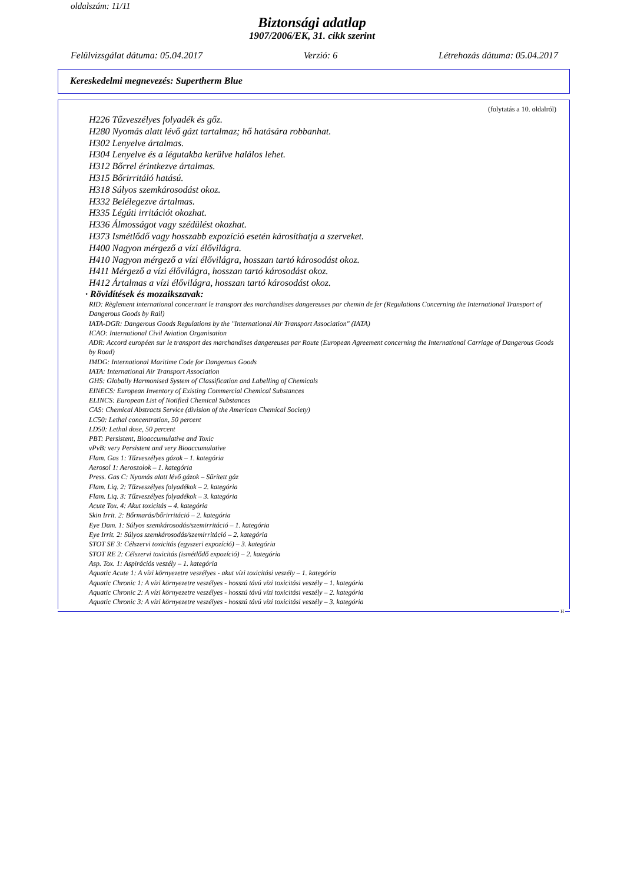oldalszám: 11/11
Biztonsági adatlap
1907/2006/EK, 31. cikk szerint
Felülvizsgálat dátuma: 05.04.2017 Verzió: 6 Létrehozás dátuma: 05.04.2017
Kereskedelmi megnevezés: Supertherm Blue
(folytatás a 10. oldalról)
H226 Tűzveszélyes folyadék és gőz.
H280 Nyomás alatt lévő gázt tartalmaz; hő hatására robbanhat.
H302 Lenyelve ártalmas.
H304 Lenyelve és a légutakba kerülve halálos lehet.
H312 Bőrrel érintkezve ártalmas.
H315 Bőrirritáló hatású.
H318 Súlyos szemkárosodást okoz.
H332 Belélegezve ártalmas.
H335 Légúti irritációt okozhat.
H336 Álmosságot vagy szédülést okozhat.
H373 Ismétlődő vagy hosszabb expozíció esetén károsíthatja a szerveket.
H400 Nagyon mérgező a vízi élővilágra.
H410 Nagyon mérgező a vízi élővilágra, hosszan tartó károsodást okoz.
H411 Mérgező a vízi élővilágra, hosszan tartó károsodást okoz.
H412 Ártalmas a vízi élővilágra, hosszan tartó károsodást okoz.
· Rövidítések és mozaikszavak:
RID: Règlement international concernant le transport des marchandises dangereuses par chemin de fer (Regulations Concerning the International Transport of Dangerous Goods by Rail)
IATA-DGR: Dangerous Goods Regulations by the "International Air Transport Association" (IATA)
ICAO: International Civil Aviation Organisation
ADR: Accord européen sur le transport des marchandises dangereuses par Route (European Agreement concerning the International Carriage of Dangerous Goods by Road)
IMDG: International Maritime Code for Dangerous Goods
IATA: International Air Transport Association
GHS: Globally Harmonised System of Classification and Labelling of Chemicals
EINECS: European Inventory of Existing Commercial Chemical Substances
ELINCS: European List of Notified Chemical Substances
CAS: Chemical Abstracts Service (division of the American Chemical Society)
LC50: Lethal concentration, 50 percent
LD50: Lethal dose, 50 percent
PBT: Persistent, Bioaccumulative and Toxic
vPvB: very Persistent and very Bioaccumulative
Flam. Gas 1: Tűzveszélyes gázok – 1. kategória
Aerosol 1: Aeroszolok – 1. kategória
Press. Gas C: Nyomás alatt lévő gázok – Sűrített gáz
Flam. Liq. 2: Tűzveszélyes folyadékok – 2. kategória
Flam. Liq. 3: Tűzveszélyes folyadékok – 3. kategória
Acute Tox. 4: Akut toxicitás – 4. kategória
Skin Irrit. 2: Bőrmarás/bőrirritáció – 2. kategória
Eye Dam. 1: Súlyos szemkárosodás/szemirritáció – 1. kategória
Eye Irrit. 2: Súlyos szemkárosodás/szemirritáció – 2. kategória
STOT SE 3: Célszervi toxicitás (egyszeri expozíció) – 3. kategória
STOT RE 2: Célszervi toxicitás (ismétlődő expozíció) – 2. kategória
Asp. Tox. 1: Aspirációs veszély – 1. kategória
Aquatic Acute 1: A vízi környezetre veszélyes - akut vízi toxicitási veszély – 1. kategória
Aquatic Chronic 1: A vízi környezetre veszélyes - hosszú távú vízi toxicitási veszély – 1. kategória
Aquatic Chronic 2: A vízi környezetre veszélyes - hosszú távú vízi toxicitási veszély – 2. kategória
Aquatic Chronic 3: A vízi környezetre veszélyes - hosszú távú vízi toxicitási veszély – 3. kategória
H